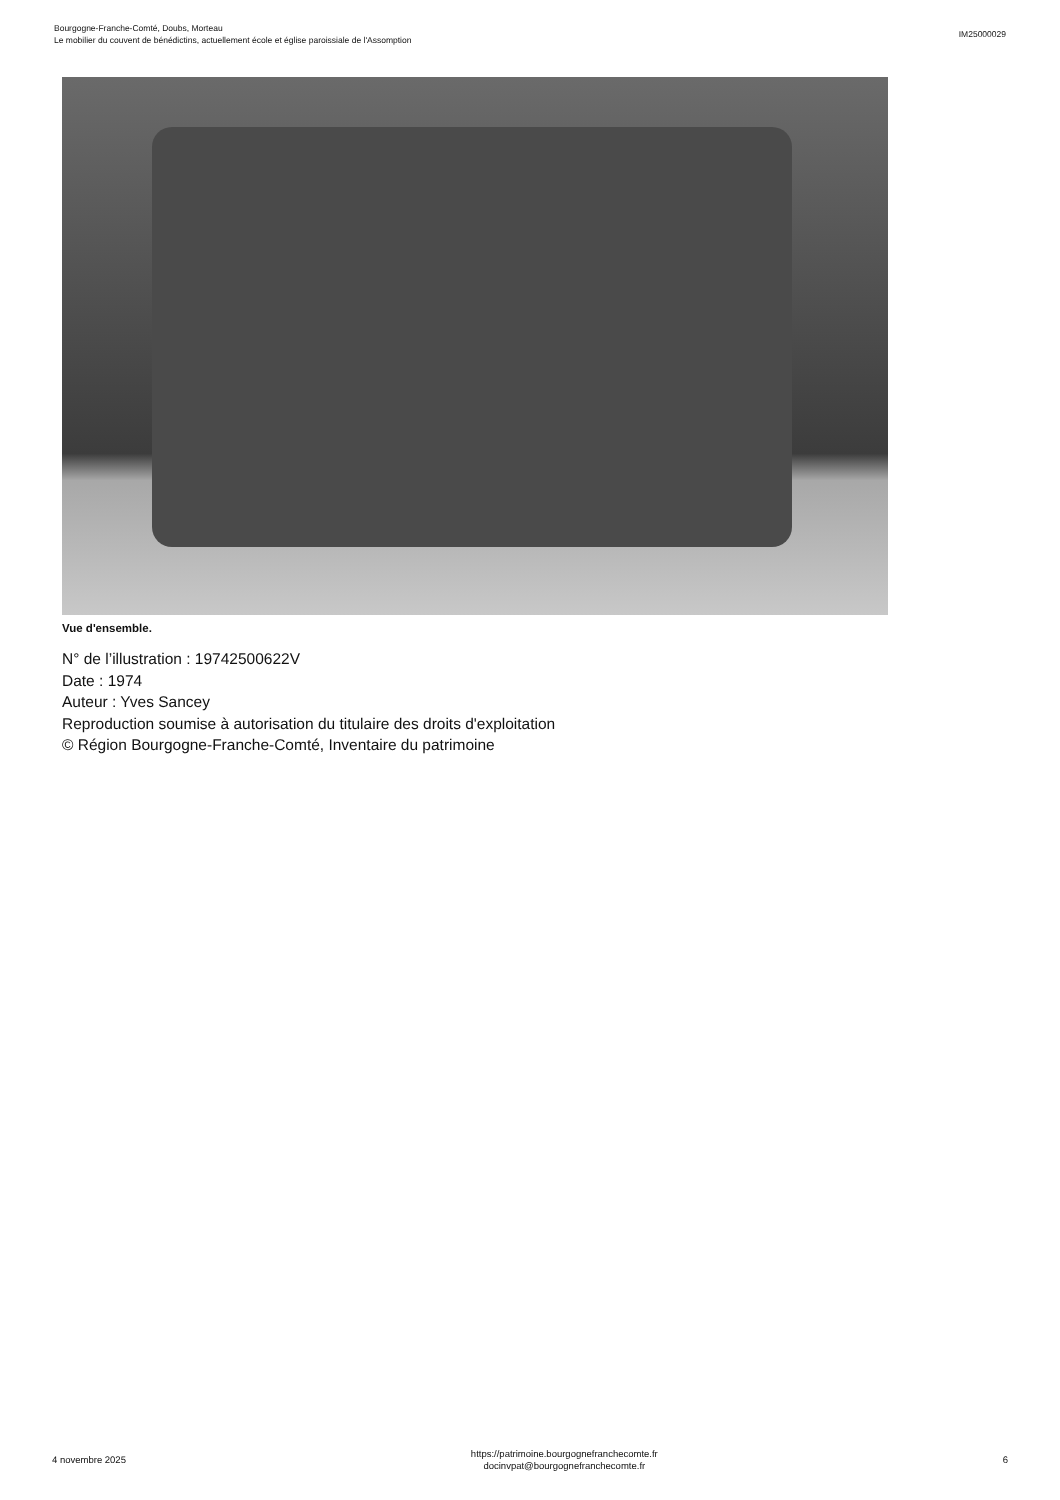Bourgogne-Franche-Comté, Doubs, Morteau
Le mobilier du couvent de bénédictins, actuellement école et église paroissiale de l'Assomption
IM25000029
Vue d'ensemble.
N° de l’illustration : 19742500622V
Date : 1974
Auteur : Yves Sancey
Reproduction soumise à autorisation du titulaire des droits d'exploitation
© Région Bourgogne-Franche-Comté, Inventaire du patrimoine
4 novembre 2025
https://patrimoine.bourgognefranchecomte.fr
docinvpat@bourgognefranchecomte.fr
6